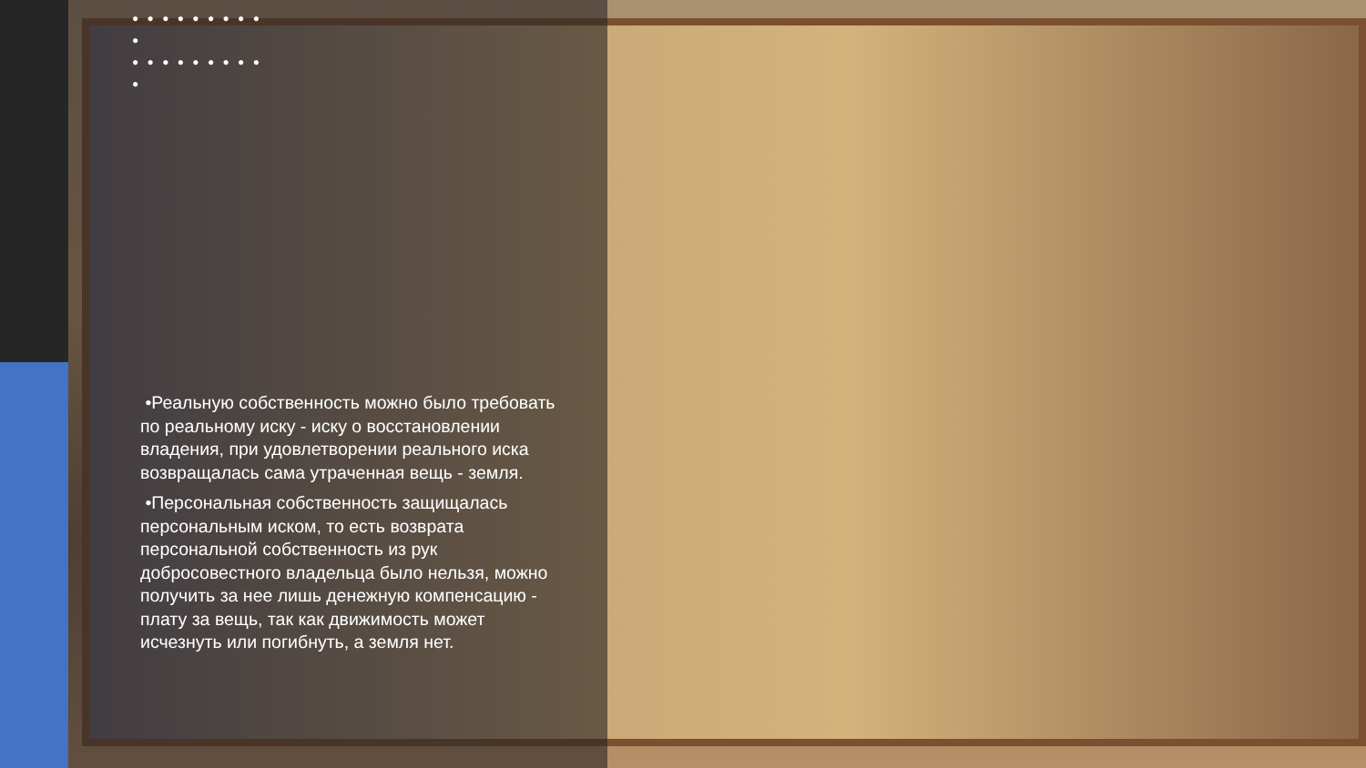● ● ● ● ● ● ● ● ● ●
● ● ● ● ● ● ● ● ● ●
•Реальную собственность можно было требовать по реальному иску - иску о восстановлении владения, при удовлетворении реального иска возвращалась сама утраченная вещь - земля.
•Персональная собственность защищалась персональным иском, то есть возврата персональной собственность из рук добросовестного владельца было нельзя, можно получить за нее лишь денежную компенсацию - плату за вещь, так как движимость может исчезнуть или погибнуть, а земля нет.